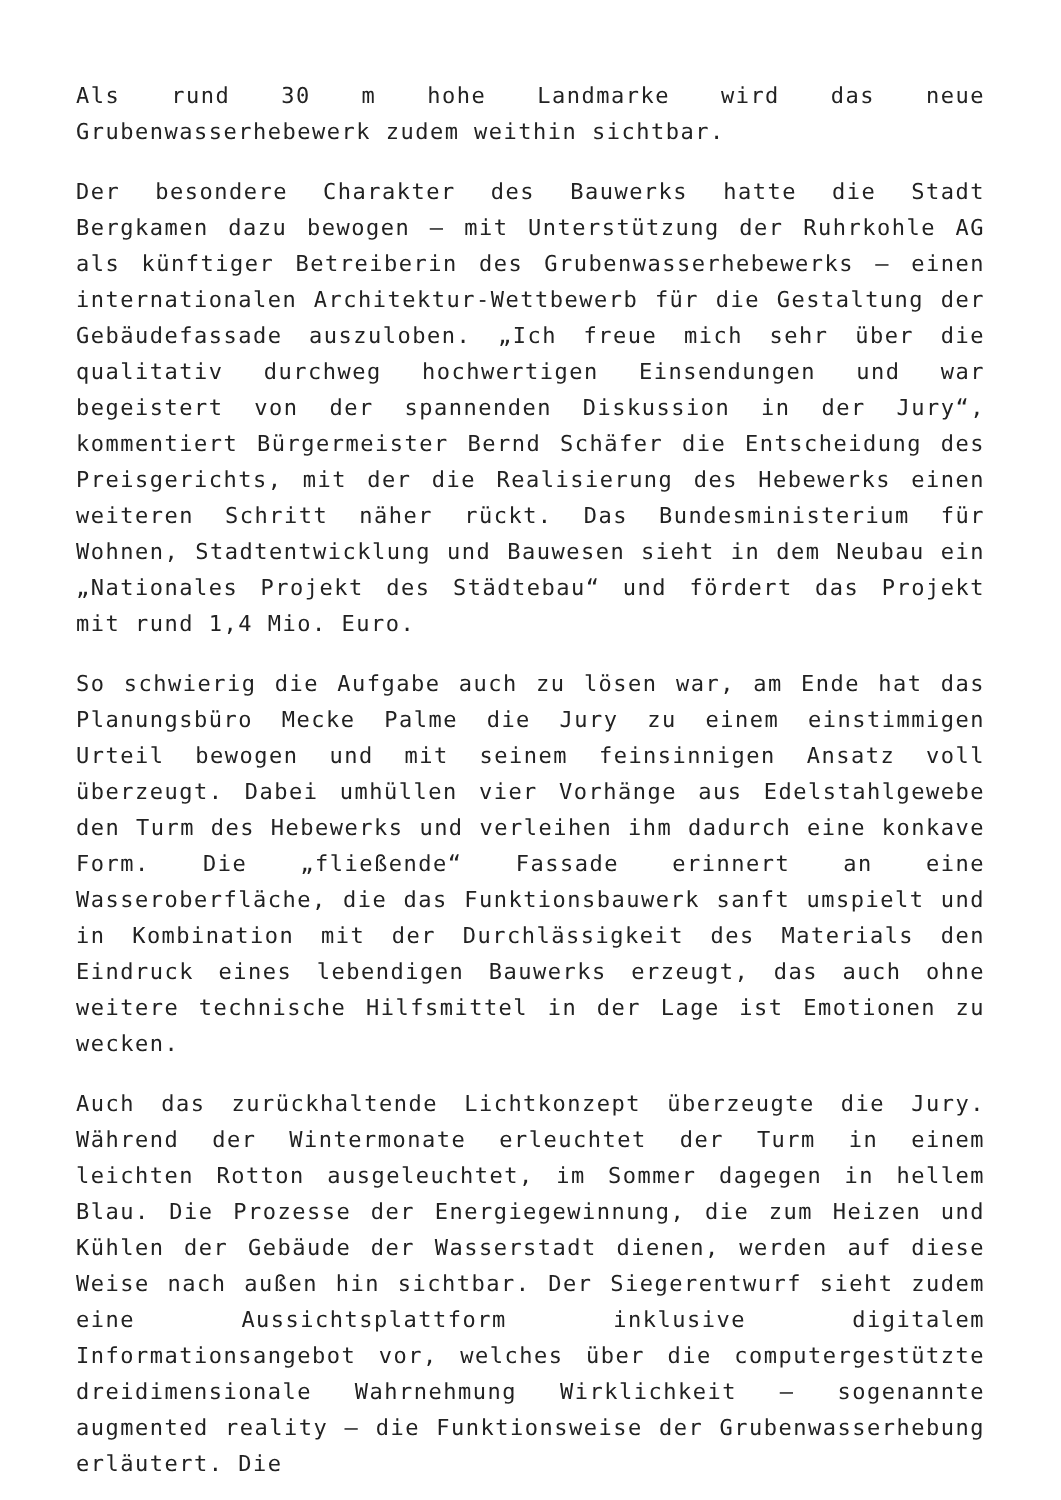Als rund 30 m hohe Landmarke wird das neue Grubenwasserhebewerk zudem weithin sichtbar.
Der besondere Charakter des Bauwerks hatte die Stadt Bergkamen dazu bewogen – mit Unterstützung der Ruhrkohle AG als künftiger Betreiberin des Grubenwasserhebewerks – einen internationalen Architektur-Wettbewerb für die Gestaltung der Gebäudefassade auszuloben. „Ich freue mich sehr über die qualitativ durchweg hochwertigen Einsendungen und war begeistert von der spannenden Diskussion in der Jury“, kommentiert Bürgermeister Bernd Schäfer die Entscheidung des Preisgerichts, mit der die Realisierung des Hebewerks einen weiteren Schritt näher rückt. Das Bundesministerium für Wohnen, Stadtentwicklung und Bauwesen sieht in dem Neubau ein „Nationales Projekt des Städtebau“ und fördert das Projekt mit rund 1,4 Mio. Euro.
So schwierig die Aufgabe auch zu lösen war, am Ende hat das Planungsbüro Mecke Palme die Jury zu einem einstimmigen Urteil bewogen und mit seinem feinsinnigen Ansatz voll überzeugt. Dabei umhüllen vier Vorhänge aus Edelstahlgewebe den Turm des Hebewerks und verleihen ihm dadurch eine konkave Form. Die „fließende“ Fassade erinnert an eine Wasseroberfläche, die das Funktionsbauwerk sanft umspielt und in Kombination mit der Durchlässigkeit des Materials den Eindruck eines lebendigen Bauwerks erzeugt, das auch ohne weitere technische Hilfsmittel in der Lage ist Emotionen zu wecken.
Auch das zurückhaltende Lichtkonzept überzeugte die Jury. Während der Wintermonate erleuchtet der Turm in einem leichten Rotton ausgeleuchtet, im Sommer dagegen in hellem Blau. Die Prozesse der Energiegewinnung, die zum Heizen und Kühlen der Gebäude der Wasserstadt dienen, werden auf diese Weise nach außen hin sichtbar. Der Siegerentwurf sieht zudem eine Aussichtsplattform inklusive digitalem Informationsangebot vor, welches über die computergestützte dreidimensionale Wahrnehmung Wirklichkeit – sogenannte augmented reality – die Funktionsweise der Grubenwasserhebung erläutert. Die